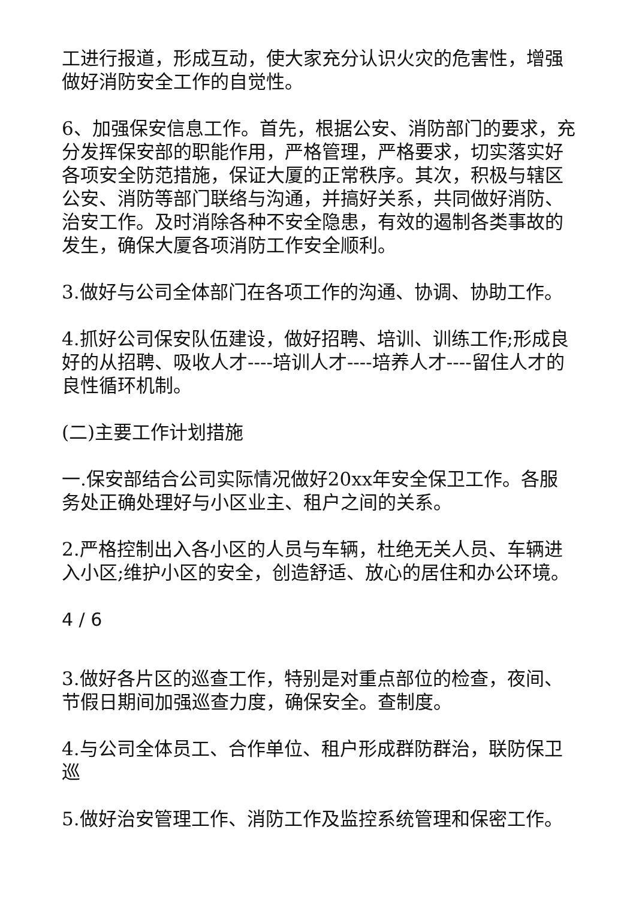工进行报道，形成互动，使大家充分认识火灾的危害性，增强做好消防安全工作的自觉性。
6、加强保安信息工作。首先，根据公安、消防部门的要求，充分发挥保安部的职能作用，严格管理，严格要求，切实落实好各项安全防范措施，保证大厦的正常秩序。其次，积极与辖区公安、消防等部门联络与沟通，并搞好关系，共同做好消防、治安工作。及时消除各种不安全隐患，有效的遏制各类事故的发生，确保大厦各项消防工作安全顺利。
3.做好与公司全体部门在各项工作的沟通、协调、协助工作。
4.抓好公司保安队伍建设，做好招聘、培训、训练工作;形成良好的从招聘、吸收人才----培训人才----培养人才----留住人才的良性循环机制。
(二)主要工作计划措施
一.保安部结合公司实际情况做好20xx年安全保卫工作。各服务处正确处理好与小区业主、租户之间的关系。
2.严格控制出入各小区的人员与车辆，杜绝无关人员、车辆进入小区;维护小区的安全，创造舒适、放心的居住和办公环境。
4 / 6
3.做好各片区的巡查工作，特别是对重点部位的检查，夜间、节假日期间加强巡查力度，确保安全。查制度。
4.与公司全体员工、合作单位、租户形成群防群治，联防保卫巡
5.做好治安管理工作、消防工作及监控系统管理和保密工作。